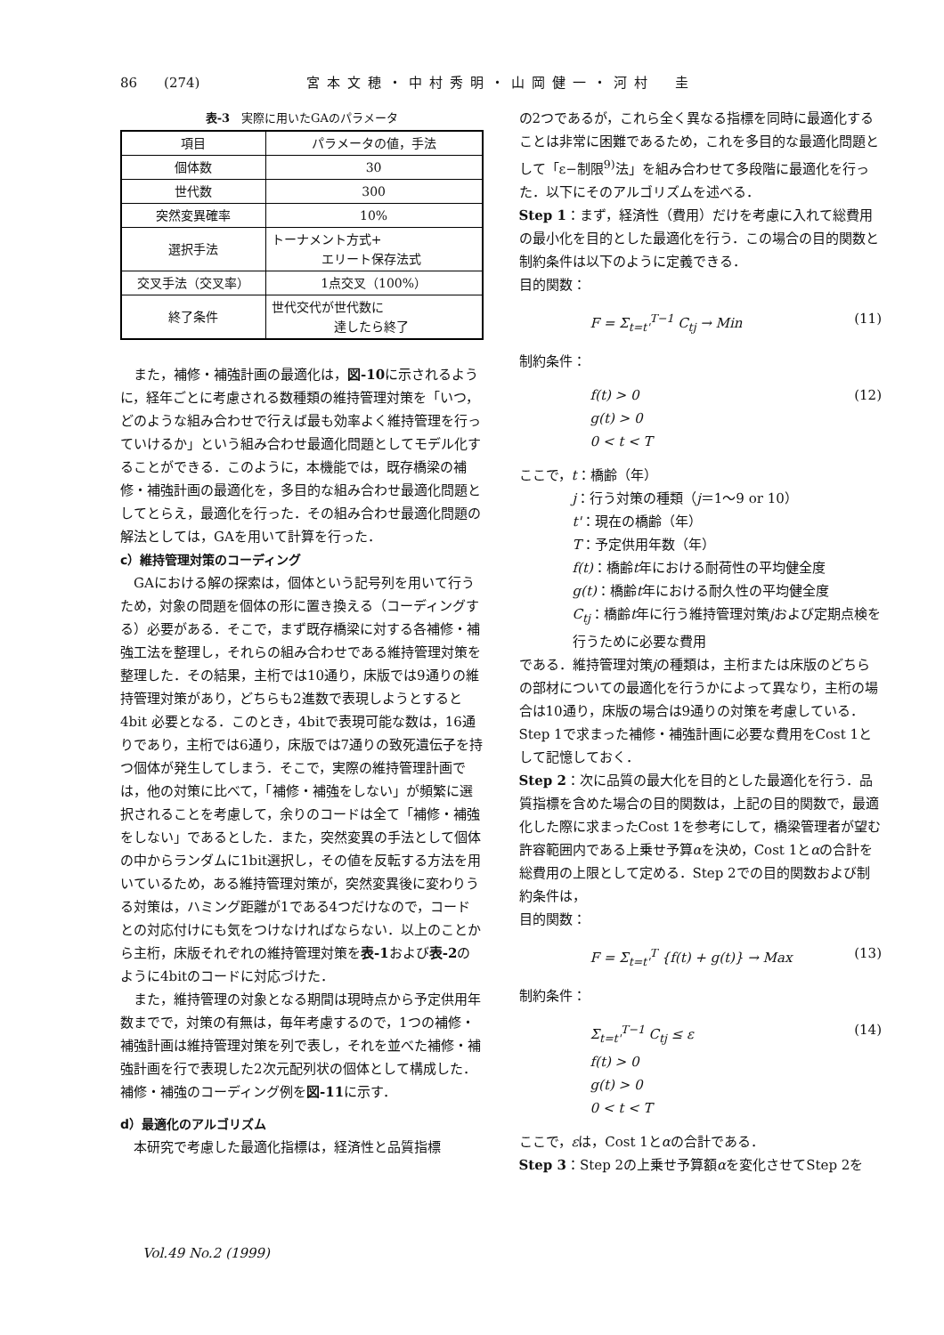86 (274) 宮本文穂・中村秀明・山岡健一・河村　圭
表-3　実際に用いたGAのパラメータ
| 項目 | パラメータの値，手法 |
| --- | --- |
| 個体数 | 30 |
| 世代数 | 300 |
| 突然変異確率 | 10% |
| 選択手法 | トーナメント方式+ エリート保存法式 |
| 交叉手法（交叉率） | 1点交叉（100%） |
| 終了条件 | 世代交代が世代数に 達したら終了 |
また，補修・補強計画の最適化は，図-10に示されるように，経年ごとに考慮される数種類の維持管理対策を「いつ，どのような組み合わせで行えば最も効率よく維持管理を行っていけるか」という組み合わせ最適化問題としてモデル化することができる．このように，本機能では，既存橋梁の補修・補強計画の最適化を，多目的な組み合わせ最適化問題としてとらえ，最適化を行った．その組み合わせ最適化問題の解法としては，GAを用いて計算を行った．
c）維持管理対策のコーディング
GAにおける解の探索は，個体という記号列を用いて行うため，対象の問題を個体の形に置き換える（コーディングする）必要がある．そこで，まず既存橋梁に対する各補修・補強工法を整理し，それらの組み合わせである維持管理対策を整理した．その結果，主桁では10通り，床版では9通りの維持管理対策があり，どちらも2進数で表現しようとすると4bit 必要となる．このとき，4bitで表現可能な数は，16通りであり，主桁では6通り，床版では7通りの致死遺伝子を持つ個体が発生してしまう．そこで，実際の維持管理計画では，他の対策に比べて，「補修・補強をしない」が頻繁に選択されることを考慮して，余りのコードは全て「補修・補強をしない」であるとした．また，突然変異の手法として個体の中からランダムに1bit選択し，その値を反転する方法を用いているため，ある維持管理対策が，突然変異後に変わりうる対策は，ハミング距離が1である4つだけなので，コードとの対応付けにも気をつけなければならない．以上のことから主桁，床版それぞれの維持管理対策を表-1および表-2のように4bitのコードに対応づけた．
また，維持管理の対象となる期間は現時点から予定供用年数までで，対策の有無は，毎年考慮するので，1つの補修・補強計画は維持管理対策を列で表し，それを並べた補修・補強計画を行で表現した2次元配列状の個体として構成した．補修・補強のコーディング例を図-11に示す．
d）最適化のアルゴリズム
本研究で考慮した最適化指標は，経済性と品質指標
の2つであるが，これら全く異なる指標を同時に最適化することは非常に困難であるため，これを多目的な最適化問題として「ε−制限<sup>9)</sup>法」を組み合わせて多段階に最適化を行った．以下にそのアルゴリズムを述べる．
Step 1：まず，経済性（費用）だけを考慮に入れて総費用の最小化を目的とした最適化を行う．この場合の目的関数と制約条件は以下のように定義できる．
目的関数：
F = Σ<sub>t=t'</sub><sup>T−1</sup> C<sub>tj</sub> → Min (11)
制約条件：
f(t) > 0
g(t) > 0
0 < t < T (12)
ここで，t：橋齢（年）
j：行う対策の種類（j＝1〜9 or 10）
t'：現在の橋齢（年）
T：予定供用年数（年）
f(t)：橋齢t年における耐荷性の平均健全度
g(t)：橋齢t年における耐久性の平均健全度
C<sub>tj</sub>：橋齢t年に行う維持管理対策jおよび定期点検を行うために必要な費用
である．維持管理対策jの種類は，主桁または床版のどちらの部材についての最適化を行うかによって異なり，主桁の場合は10通り，床版の場合は9通りの対策を考慮している．Step 1で求まった補修・補強計画に必要な費用をCost 1として記憶しておく．
Step 2：次に品質の最大化を目的とした最適化を行う．品質指標を含めた場合の目的関数は，上記の目的関数で，最適化した際に求まったCost 1を参考にして，橋梁管理者が望む許容範囲内である上乗せ予算αを決め，Cost 1とαの合計を総費用の上限として定める．Step 2での目的関数および制約条件は，
目的関数：
F = Σ<sub>t=t'</sub><sup>T</sup> {f(t) + g(t)} → Max (13)
制約条件：
Σ<sub>t=t'</sub><sup>T−1</sup> C<sub>tj</sub> ≤ ε
f(t) > 0
g(t) > 0
0 < t < T (14)
ここで，εは，Cost 1とαの合計である．
Step 3：Step 2の上乗せ予算額αを変化させてStep 2を
Vol.49 No.2 (1999)